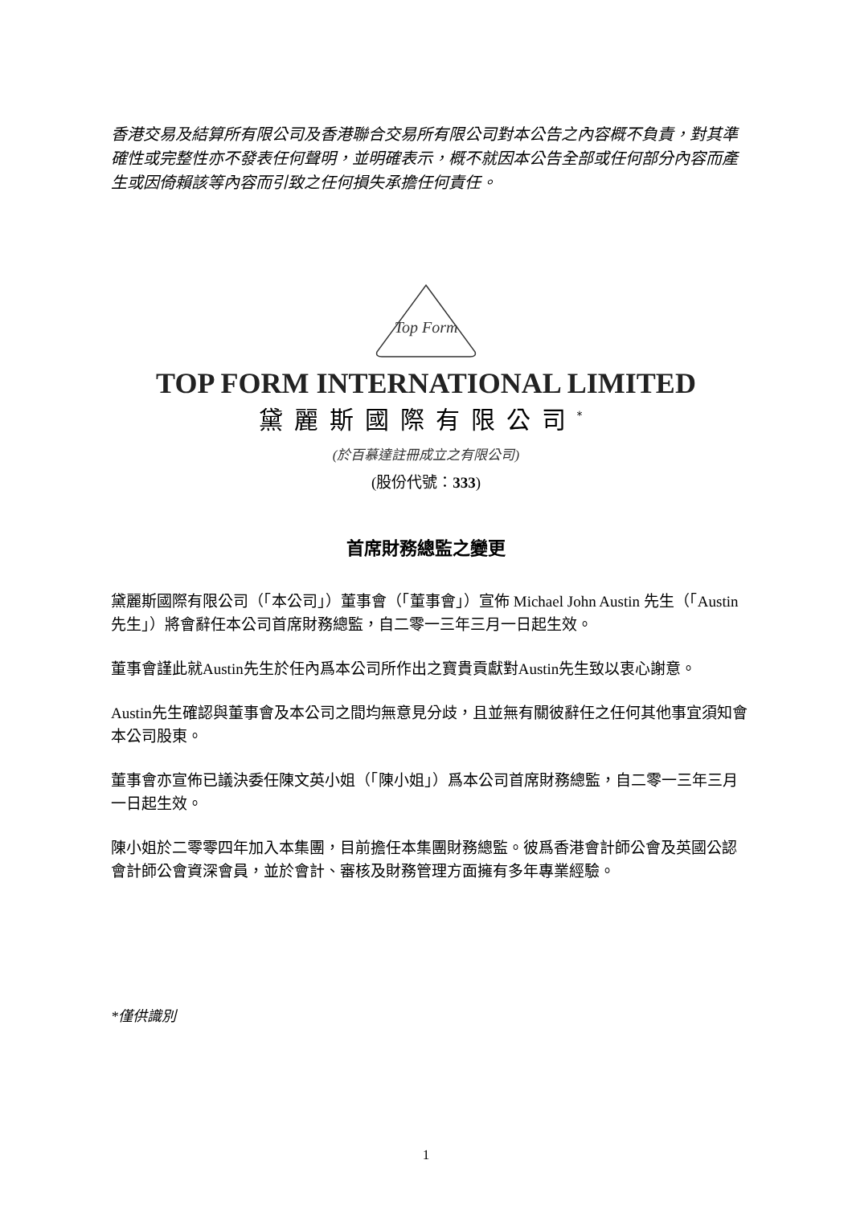香港交易及結算所有限公司及香港聯合交易所有限公司對本公告之內容概不負責，對其準確性或完整性亦不發表任何聲明，並明確表示，概不就因本公告全部或任何部分內容而產生或因倚賴該等內容而引致之任何損失承擔任何責任。
Top Form
TOP FORM INTERNATIONAL LIMITED
黛麗斯國際有限公司<sup>*</sup>
(於百慕達註冊成立之有限公司)
(股份代號：333)
首席財務總監之變更
黛麗斯國際有限公司（「本公司」）董事會（「董事會」）宣佈 Michael John Austin 先生（「Austin 先生」）將會辭任本公司首席財務總監，自二零一三年三月一日起生效。
董事會謹此就Austin先生於任內爲本公司所作出之寶貴貢獻對Austin先生致以衷心謝意。
Austin先生確認與董事會及本公司之間均無意見分歧，且並無有關彼辭任之任何其他事宜須知會本公司股東。
董事會亦宣佈已議決委任陳文英小姐（「陳小姐」）爲本公司首席財務總監，自二零一三年三月一日起生效。
陳小姐於二零零四年加入本集團，目前擔任本集團財務總監。彼爲香港會計師公會及英國公認會計師公會資深會員，並於會計、審核及財務管理方面擁有多年專業經驗。
*僅供識別
1